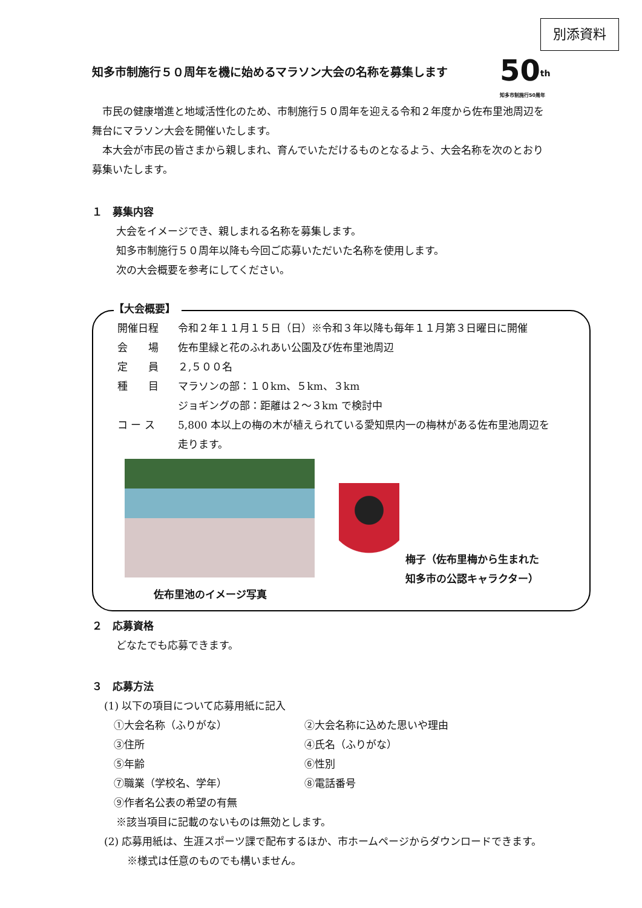別添資料
知多市制施行５０周年を機に始めるマラソン大会の名称を募集します
50<sup>th</sup>
知多市制施行50周年
　市民の健康増進と地域活性化のため、市制施行５０周年を迎える令和２年度から佐布里池周辺を舞台にマラソン大会を開催いたします。
　本大会が市民の皆さまから親しまれ、育んでいただけるものとなるよう、大会名称を次のとおり募集いたします。
１　募集内容
大会をイメージでき、親しまれる名称を募集します。
知多市制施行５０周年以降も今回ご応募いただいた名称を使用します。
次の大会概要を参考にしてください。
【大会概要】
開催日程 令和２年１１月１５日（日）※令和３年以降も毎年１１月第３日曜日に開催
会　　場 佐布里緑と花のふれあい公園及び佐布里池周辺
定　　員 ２,５００名
種　　目 マラソンの部：１０km、５km、３km
ジョギングの部：距離は２～３km で検討中
コ ー ス 5,800 本以上の梅の木が植えられている愛知県内一の梅林がある佐布里池周辺を走ります。
佐布里池のイメージ写真
梅子（佐布里梅から生まれた
知多市の公認キャラクター）
２　応募資格
どなたでも応募できます。
３　応募方法
(1) 以下の項目について応募用紙に記入
①大会名称（ふりがな） ②大会名称に込めた思いや理由 ③住所 ④氏名（ふりがな） ⑤年齢 ⑥性別 ⑦職業（学校名、学年） ⑧電話番号 ⑨作者名公表の希望の有無
※該当項目に記載のないものは無効とします。
(2) 応募用紙は、生涯スポーツ課で配布するほか、市ホームページからダウンロードできます。
※様式は任意のものでも構いません。